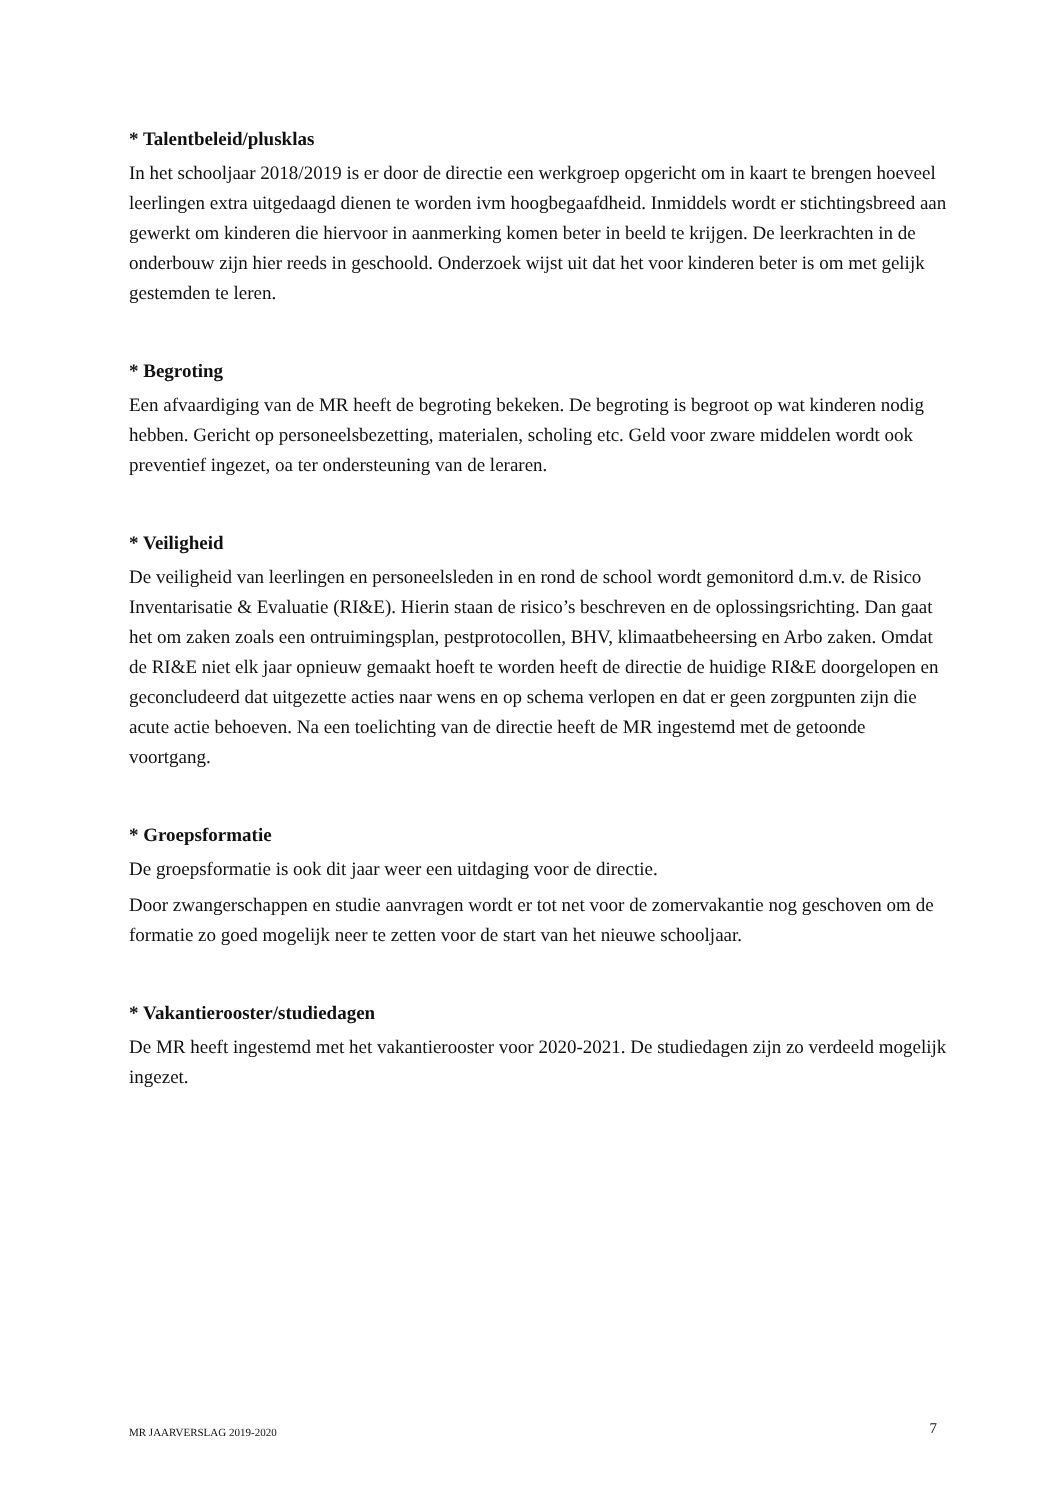* Talentbeleid/plusklas
In het schooljaar 2018/2019 is er door de directie een werkgroep opgericht om in kaart te brengen hoeveel leerlingen extra uitgedaagd dienen te worden ivm hoogbegaafdheid. Inmiddels wordt er stichtingsbreed aan gewerkt om kinderen die hiervoor in aanmerking komen beter in beeld te krijgen. De leerkrachten in de onderbouw zijn hier reeds in geschoold. Onderzoek wijst uit dat het voor kinderen beter is om met gelijk gestemden te leren.
* Begroting
Een afvaardiging van de MR heeft de begroting bekeken. De begroting is begroot op wat kinderen nodig hebben. Gericht op personeelsbezetting, materialen, scholing etc. Geld voor zware middelen wordt ook preventief ingezet, oa ter ondersteuning van de leraren.
* Veiligheid
De veiligheid van leerlingen en personeelsleden in en rond de school wordt gemonitord d.m.v. de Risico Inventarisatie & Evaluatie (RI&E). Hierin staan de risico’s beschreven en de oplossingsrichting. Dan gaat het om zaken zoals een ontruimingsplan, pestprotocollen, BHV, klimaatbeheersing en Arbo zaken. Omdat de RI&E niet elk jaar opnieuw gemaakt hoeft te worden heeft de directie de huidige RI&E doorgelopen en geconcludeerd dat uitgezette acties naar wens en op schema verlopen en dat er geen zorgpunten zijn die acute actie behoeven. Na een toelichting van de directie heeft de MR ingestemd met de getoonde voortgang.
* Groepsformatie
De groepsformatie is ook dit jaar weer een uitdaging voor de directie.
Door zwangerschappen en studie aanvragen wordt er tot net voor de zomervakantie nog geschoven om de formatie zo goed mogelijk neer te zetten voor de start van het nieuwe schooljaar.
* Vakantierooster/studiedagen
De MR heeft ingestemd met het vakantierooster voor 2020-2021. De studiedagen zijn zo verdeeld mogelijk ingezet.
MR JAARVERSLAG 2019-2020 7